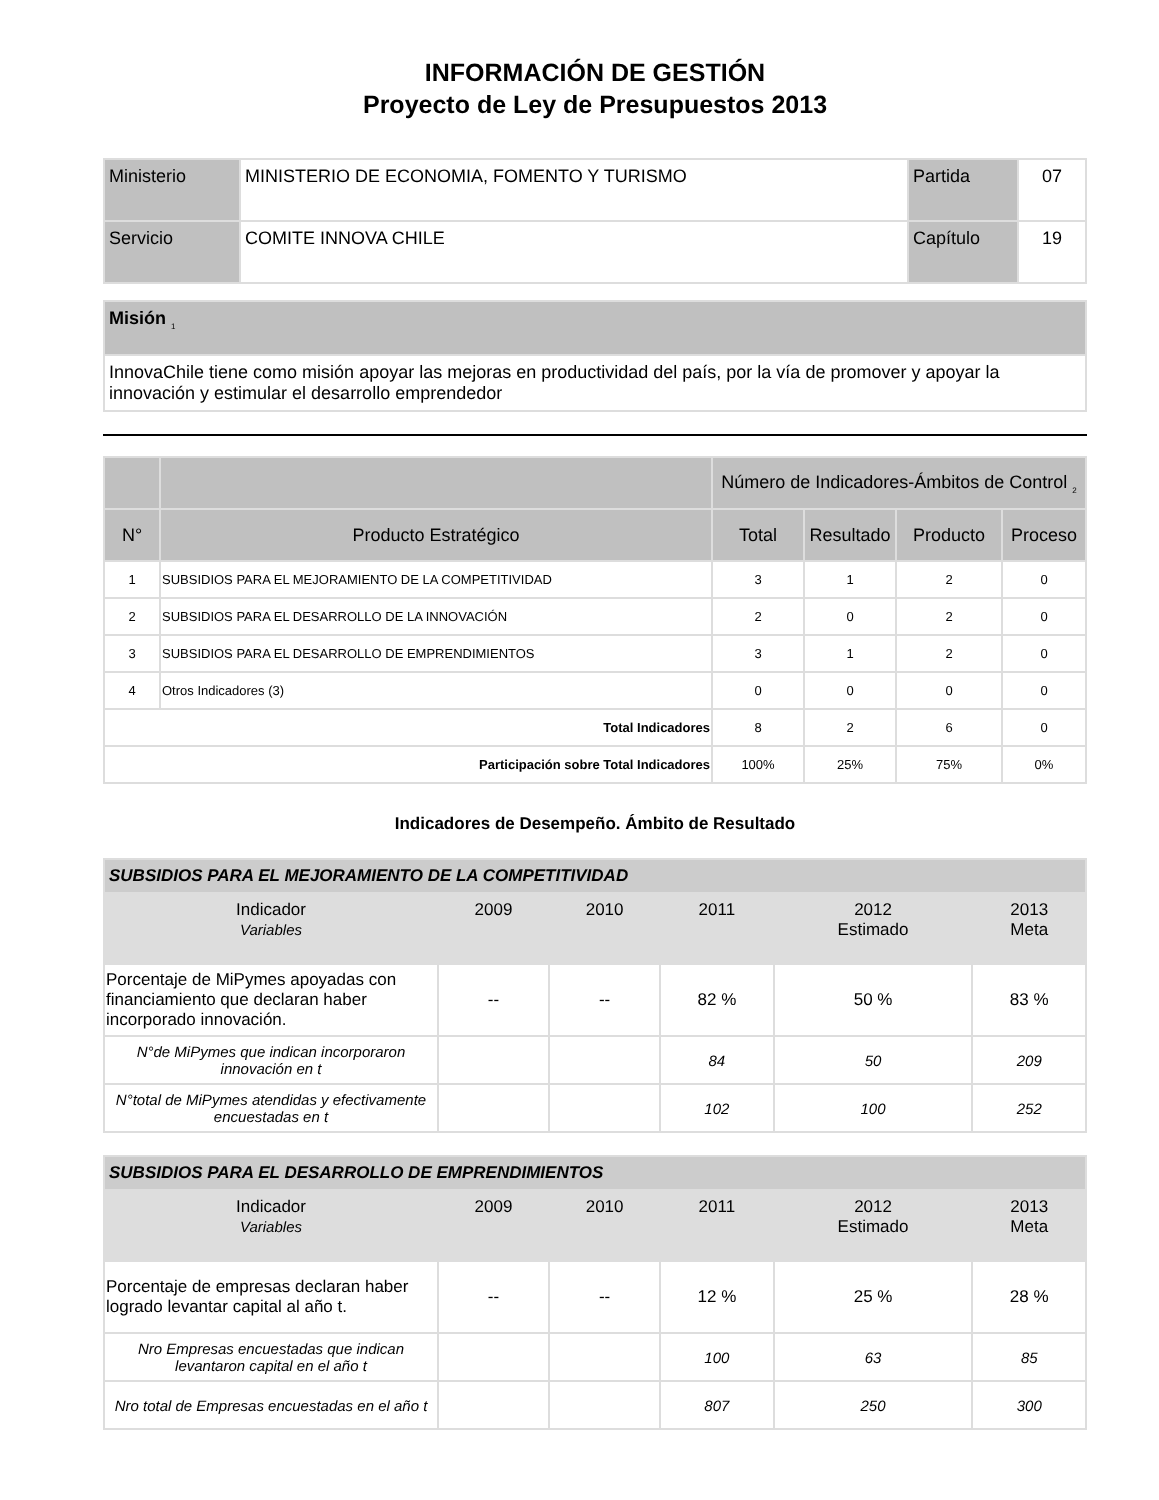INFORMACIÓN DE GESTIÓN
Proyecto de Ley de Presupuestos 2013
| Ministerio | MINISTERIO DE ECONOMIA, FOMENTO Y TURISMO | Partida | 07 |
| Servicio | COMITE INNOVA CHILE | Capítulo | 19 |
| Misión <sub>1</sub> |
| InnovaChile tiene como misión apoyar las mejoras en productividad del país, por la vía de promover y apoyar la innovación y estimular el desarrollo emprendedor |
| | | Número de Indicadores-Ámbitos de Control <sub>2</sub> | | | |
| N° | Producto Estratégico | Total | Resultado | Producto | Proceso |
| 1 | SUBSIDIOS PARA EL MEJORAMIENTO DE LA COMPETITIVIDAD | 3 | 1 | 2 | 0 |
| 2 | SUBSIDIOS PARA EL DESARROLLO DE LA INNOVACIÓN | 2 | 0 | 2 | 0 |
| 3 | SUBSIDIOS PARA EL DESARROLLO DE EMPRENDIMIENTOS | 3 | 1 | 2 | 0 |
| 4 | Otros Indicadores (3) | 0 | 0 | 0 | 0 |
| Total Indicadores | | 8 | 2 | 6 | 0 |
| Participación sobre Total Indicadores | | 100% | 25% | 75% | 0% |
Indicadores de Desempeño. Ámbito de Resultado
| SUBSIDIOS PARA EL MEJORAMIENTO DE LA COMPETITIVIDAD | | | | | |
| Indicador Variables | 2009 | 2010 | 2011 | 2012 Estimado | 2013 Meta |
| Porcentaje de MiPymes apoyadas con financiamiento que declaran haber incorporado innovación. | -- | -- | 82 % | 50 % | 83 % |
| N°de MiPymes que indican incorporaron innovación en t | | | 84 | 50 | 209 |
| N°total de MiPymes atendidas y efectivamente encuestadas en t | | | 102 | 100 | 252 |
| SUBSIDIOS PARA EL DESARROLLO DE EMPRENDIMIENTOS | | | | | |
| Indicador Variables | 2009 | 2010 | 2011 | 2012 Estimado | 2013 Meta |
| Porcentaje de empresas declaran haber logrado levantar capital al año t. | -- | -- | 12 % | 25 % | 28 % |
| Nro Empresas encuestadas que indican levantaron capital en el año t | | | 100 | 63 | 85 |
| Nro total de Empresas encuestadas en el año t | | | 807 | 250 | 300 |